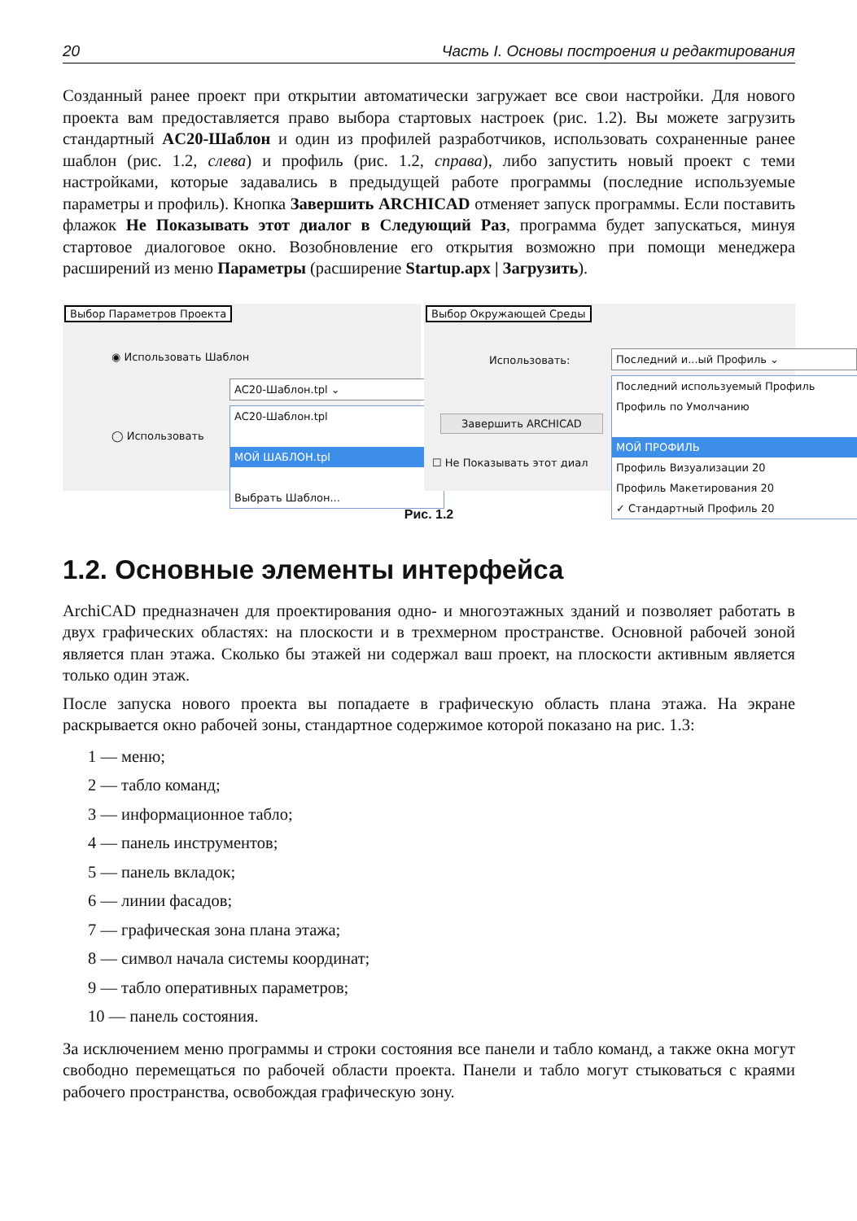20 Часть I. Основы построения и редактирования
Созданный ранее проект при открытии автоматически загружает все свои настройки. Для нового проекта вам предоставляется право выбора стартовых настроек (рис. 1.2). Вы можете загрузить стандартный AC20-Шаблон и один из профилей разработчиков, использовать сохраненные ранее шаблон (рис. 1.2, слева) и профиль (рис. 1.2, справа), либо запустить новый проект с теми настройками, которые задавались в предыдущей работе программы (последние используемые параметры и профиль). Кнопка Завершить ARCHICAD отменяет запуск программы. Если поставить флажок Не Показывать этот диалог в Следующий Раз, программа будет запускаться, минуя стартовое диалоговое окно. Возобновление его открытия возможно при помощи менеджера расширений из меню Параметры (расширение Startup.apx | Загрузить).
Выбор Параметров Проекта
◉ Использовать Шаблон
◯ Использовать
AC20-Шаблон.tpl ⌄
AC20-Шаблон.tpl
МОЙ ШАБЛОН.tpl
Выбрать Шаблон...
Выбор Окружающей Среды
Использовать:
Завершить ARCHICAD
☐ Не Показывать этот диал
Последний и...ый Профиль ⌄
Последний используемый Профиль
Профиль по Умолчанию
МОЙ ПРОФИЛЬ
Профиль Визуализации 20
Профиль Макетирования 20
✓ Стандартный Профиль 20
Рис. 1.2
1.2. Основные элементы интерфейса
ArchiCAD предназначен для проектирования одно- и многоэтажных зданий и позволяет работать в двух графических областях: на плоскости и в трехмерном пространстве. Основной рабочей зоной является план этажа. Сколько бы этажей ни содержал ваш проект, на плоскости активным является только один этаж.
После запуска нового проекта вы попадаете в графическую область плана этажа. На экране раскрывается окно рабочей зоны, стандартное содержимое которой показано на рис. 1.3:
1 — меню;
2 — табло команд;
3 — информационное табло;
4 — панель инструментов;
5 — панель вкладок;
6 — линии фасадов;
7 — графическая зона плана этажа;
8 — символ начала системы координат;
9 — табло оперативных параметров;
10 — панель состояния.
За исключением меню программы и строки состояния все панели и табло команд, а также окна могут свободно перемещаться по рабочей области проекта. Панели и табло могут стыковаться с краями рабочего пространства, освобождая графическую зону.